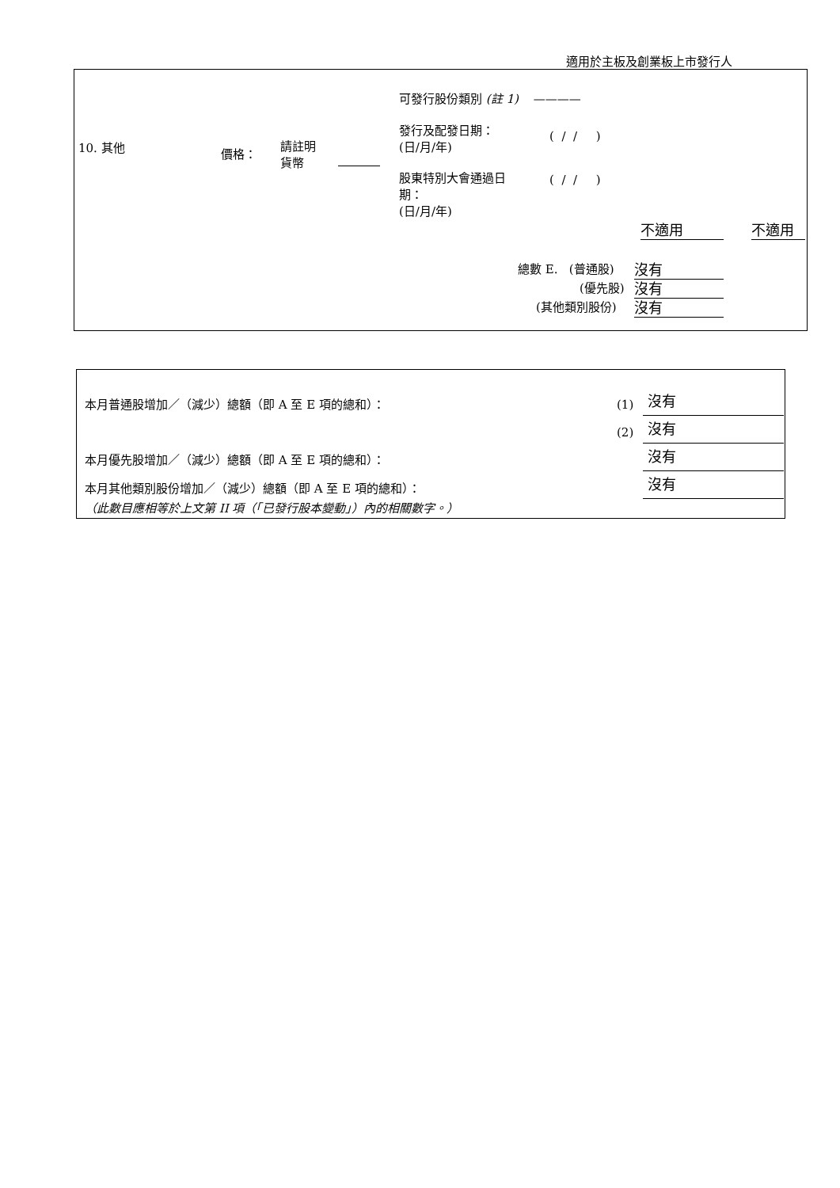適用於主板及創業板上市發行人
10. 其他 價格：
請註明
貨幣
可發行股份類別 (註 1) ————
發行及配發日期：
(日/月/年)
( / / )
股東特別大會通過日
期：
(日/月/年)
( / / )
不適用 不適用
總數 E. (普通股) 沒有
(優先股) 沒有
(其他類別股份) 沒有
本月普通股增加／（減少）總額（即 A 至 E 項的總和）： (1) 沒有
(2) 沒有
本月優先股增加／（減少）總額（即 A 至 E 項的總和）： 沒有
本月其他類別股份增加／（減少）總額（即 A 至 E 項的總和）： 沒有
（此數目應相等於上文第 II 項（「已發行股本變動」）內的相關數字。）